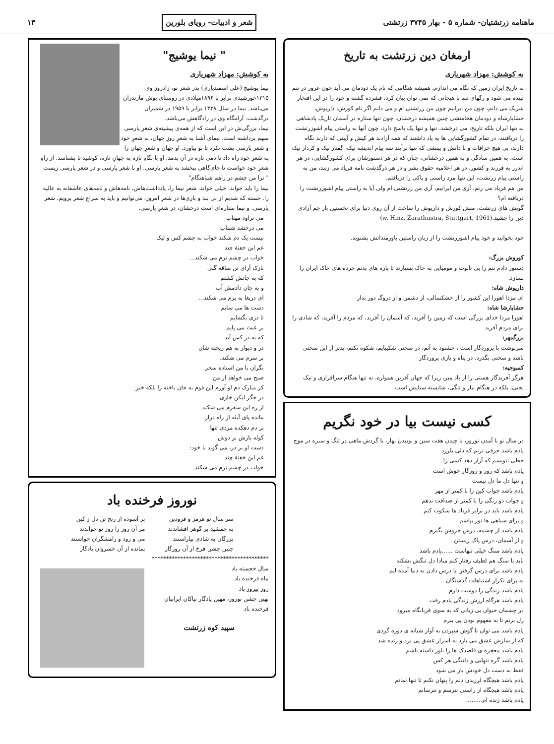ماهنامه زرتشتیان- شماره ۵ - بهار ۳۷۴۵ زرتشتی شعر و ادبیات- رویای بلورین ۱۳
ارمغان دین زرتشت به تاریخ
به کوشش: مهزاد شهریاری
به تاریخ ایران زمین که نگاه می اندازم، همیشه هنگامی که نام یک دودمان می آید خون غرور در تنم تپیده می شود و رگهای تنم با هیجانی که نمی توان بیان کرد، فشرده گشته و خود را در این افتخار شریک می دانم، چون من ایرانیم چون من زرتشتی ام و می دانم اگر نام کورش، داریوش، خشایارشاه و دودمان هخامنشی چنین همیشه درخشان، چون تنها ستاره در آسمان تاریک پادشاهی نه تنها ایران بلکه تاریخ، می درخشد، تنها و تنها یک پاسخ دارد، چون آنها به راستی پیام اشوزرتشت را دریافتند، در تمام کشورگشایی ها به یاد داشتند که همه آزادند هر کیش و آیینی که دارند نگاه دارند، بی هیچ خرافات و با دانش و بینشی که تنها برآیند سه پیام اندیشه نیک، گفتار نیک و کردار نیک است، به همین سادگی و به همین درخشانی، چنان که در هر دستورشان برای کشورگشایی، در هر اندرز به فرزند و کشور، در هر اعلامیه حقوق بشر و در هر درگذشت نامه فریاد می زنند، من به راستی پیام زرتشت، این تنها مرد راستی و پاکی را دریافتم.
من هم فریاد می زنم، آری من ایرانیم، آری من زرتشتی ام ولی آیا به راستی پیام اشوزرتشت را دریافته ام؟
گویش های زرتشت، منش کورش و داریوش را ساخت از آن روی دنیا برای نخستین بار چم آزادی دین را چشید.(w. Hinz, Zarathustra, Stuttgart, 1961)
خود بخوانید و خود پیام اشوزرتشت را از زبان راستین باورمندانش بشنوید.
کوروش بزرگ:
دستور دادم تنم را بی تابوت و مومیایی به خاک بسپارند تا پاره های بدنم خرده های خاک ایران را بسازد.
داریوش شاه:
ای مزدا اهورا این کشور را از خشکسالی، از دشمن و از دروگ دور بدار
خشایارشا شاه:
اهورا مزدا خدای بزرگی است که زمین را آفرید، که آسمان را آفرید، که مردم را آفرید، که شادی را برای مردم آفرید
بزرگمهر:
سرنوشت با پروردگار است ، خشنود به آنم، در سختی شکیبایم، شکوه نکنم، بدتر از این سختی باشد و سختی بگذرد، در پناه و یاری پروردگار
کمبوجیه:
هرگز آفریدگار هستی را از یاد مبر، زیرا که جهان آفرین همواره، نه تنها هنگام سرافرازی و نیک بختی، بلکه در هنگام نیاز و تنگی، شایسته ستایش است
کسی نیست بیا در خود نگریم
در سال نو با آمدن نوروز، با چیدن هفت سین و بوییدن بهار، با گردش ماهی در تنگ و سبزه در موج
یادم باشد حرفی نزنم که دلی بلرزد
خطی ننویسم که آزار دهد کسی را
یادم باشد که روز و روزگار خوش است
و تنها دل ما دل نیست
یادم باشد جواب کین را با کمتر از مهر
و جواب دو رنگی را با کمتر از صداقت ندهم
یادم باشد باید در برابر فریاد ها سکوت کنم
و برای سیاهی ها نور بپاشم
یادم باشد از چشمه، درس خروش بگیرم
و از آسمان، درس پاک زیستن
یادم باشد سنگ خیلی تنهاست ......یادم باشد
باید با سنگ هم لطیف رفتار کنم مبادا دل تنگش بشکند
یادم باشد برای درس گرفتن یا درس دادن به دنیا آمده ایم
نه برای تکرار اشتباهات گذشتگان
یادم باشد زندگی را دوست دارم
یادم باشد هرگاه ارزش زندگی یادم رفت
در چشمان حیوان بی زبانی که به سوی قربانگاه میرود
زل بزنم تا به مفهوم بودن پی ببرم
یادم باشد می توان با گوش سپردن به آواز شبانه ی دوره گردی
که از سازش عشق می بارد به اسرار عشق پی برد و زنده شد
یادم باشد معجزه ی قاصدک ها را باور داشته باشم
یادم باشد گره تنهایی و دلتنگی هر کس
فقط به دست دل خودش باز می شود
یادم باشد هیچگاه لرزیدن دلم را پنهان نکنم تا تنها نمانم
یادم باشد هیچگاه از راستی نترسم و نترسانم
یادم باشد زنده ام.........
" نیما یوشیج"
به کوشش: مهزاد شهریاری
نیما یوشیج (علی اسفندیاری) پدر شعر نو، زادروز وی ۱۳۱۵خورشیدی برابر با ۱۸۹۶میلادی در روستای یوش مازندران می‌باشد. نیما در سال ۱۳۳۸ برابر با ۱۹۵۹ در شمیران درگذشت. آرامگاه وی در زادگاهش می‌باشد.
نیما، بزرگی‌ش در این است که از همه‌ی پیشینه‌ی شعرِ پارسی سهم برداشته است. نیمای آشنا به شعرِ روزِ جهان، به شعرِ خود و شعر پارسی پشت نکرد تا نو بیاورد. او جهان و شعرِ جهان را به شعرِ خود راه داد تا دمی تازه در آن بدمد. او با نگاهِ تازه به جهانِ تازه، کوشید تا بشناسد. از راهِ شعرِ خود خواست تا جای‌گاهی ببخشد به شعر پارسی. او با شعر پارسی و در شعر پارسی زیست
" ترا من چشم در راهم شباهنگام"
نیما را باید خواند. خیلی خواند. شعر نیما را، یادداشت‌هاش، نامه‌هاش و نامه‌های عاشقانه به عالیه را. خسته که شدیم از بی بند و باری‌ها در شعرِ امروز، می‌توانیم و باید به سراغِ شعر برویم. شعر پارسی. و نیما ستاره‌ای است درخشان، در شعرِ پارسی.
می تراود مهتاب
می درخشد شبتاب
نیست یک دم شکند خواب به چشم کس و لیک
غم این خفتهٔ چند
خواب در چشم ترم می شکند...
نازک آرای تن ساقه گلی
که به جانش کشتم
و به جان دادمش آب
ای دریغا به برم می شکند...
دست ها می سایم
تا دری بگشایم
بر عبث می پایم
که به در کس آید
در و دیوار به هم ریخته شان
بر سرم می شکند.
نگران با من استاده سحر
صبح می خواهد از من
کز مبارک دم او آورم این قوم به جان باخته را بلکه خبر
در جگر لیکن خاری
از ره این سفرم می شکند.
مانده پای آبله از راه دراز
بر دم دهکده مردی تنها
کوله بارش بر دوش
دست او بر در، می گوید با خود:
غم این خفتهٔ چند
خواب در چشم ترم می شکند.
نوروز فرخنده باد
سر سال نو هرمز و فرودین
به جمشید بر گوهر افشاندند
بزرگان به شادی بیاراستند
چنین جشن فرخ از آن روزگار
بر آسوده از رنج تن دل ز کین
مر آن روز را روز نو خواندند
می و رود و رامشگران خواستند
بمانده از آن خسروان یادگار
*****************************************
سال خجسته باد
ماه فرخنده باد
روز پیروز باد
بهین جشن نوروز، مهین یادگار نیاکان ایرانیان
فرخنده باد
سپید کوه زرتشت